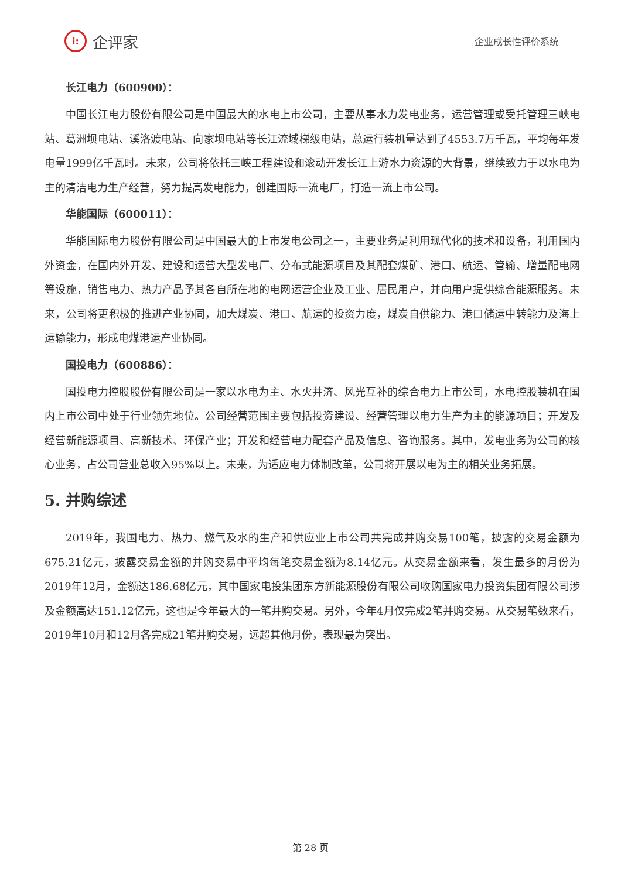i:
企评家
企业成长性评价系统
长江电力（600900）：
中国长江电力股份有限公司是中国最大的水电上市公司，主要从事水力发电业务，运营管理或受托管理三峡电站、葛洲坝电站、溪洛渡电站、向家坝电站等长江流域梯级电站，总运行装机量达到了4553.7万千瓦，平均每年发电量1999亿千瓦时。未来，公司将依托三峡工程建设和滚动开发长江上游水力资源的大背景，继续致力于以水电为主的清洁电力生产经营，努力提高发电能力，创建国际一流电厂，打造一流上市公司。
华能国际（600011）：
华能国际电力股份有限公司是中国最大的上市发电公司之一，主要业务是利用现代化的技术和设备，利用国内外资金，在国内外开发、建设和运营大型发电厂、分布式能源项目及其配套煤矿、港口、航运、管输、增量配电网等设施，销售电力、热力产品予其各自所在地的电网运营企业及工业、居民用户，并向用户提供综合能源服务。未来，公司将更积极的推进产业协同，加大煤炭、港口、航运的投资力度，煤炭自供能力、港口储运中转能力及海上运输能力，形成电煤港运产业协同。
国投电力（600886）：
国投电力控股股份有限公司是一家以水电为主、水火并济、风光互补的综合电力上市公司，水电控股装机在国内上市公司中处于行业领先地位。公司经营范围主要包括投资建设、经营管理以电力生产为主的能源项目；开发及经营新能源项目、高新技术、环保产业；开发和经营电力配套产品及信息、咨询服务。其中，发电业务为公司的核心业务，占公司营业总收入95%以上。未来，为适应电力体制改革，公司将开展以电为主的相关业务拓展。
5. 并购综述
2019年，我国电力、热力、燃气及水的生产和供应业上市公司共完成并购交易100笔，披露的交易金额为675.21亿元，披露交易金额的并购交易中平均每笔交易金额为8.14亿元。从交易金额来看，发生最多的月份为2019年12月，金额达186.68亿元，其中国家电投集团东方新能源股份有限公司收购国家电力投资集团有限公司涉及金额高达151.12亿元，这也是今年最大的一笔并购交易。另外，今年4月仅完成2笔并购交易。从交易笔数来看，2019年10月和12月各完成21笔并购交易，远超其他月份，表现最为突出。
第 28 页